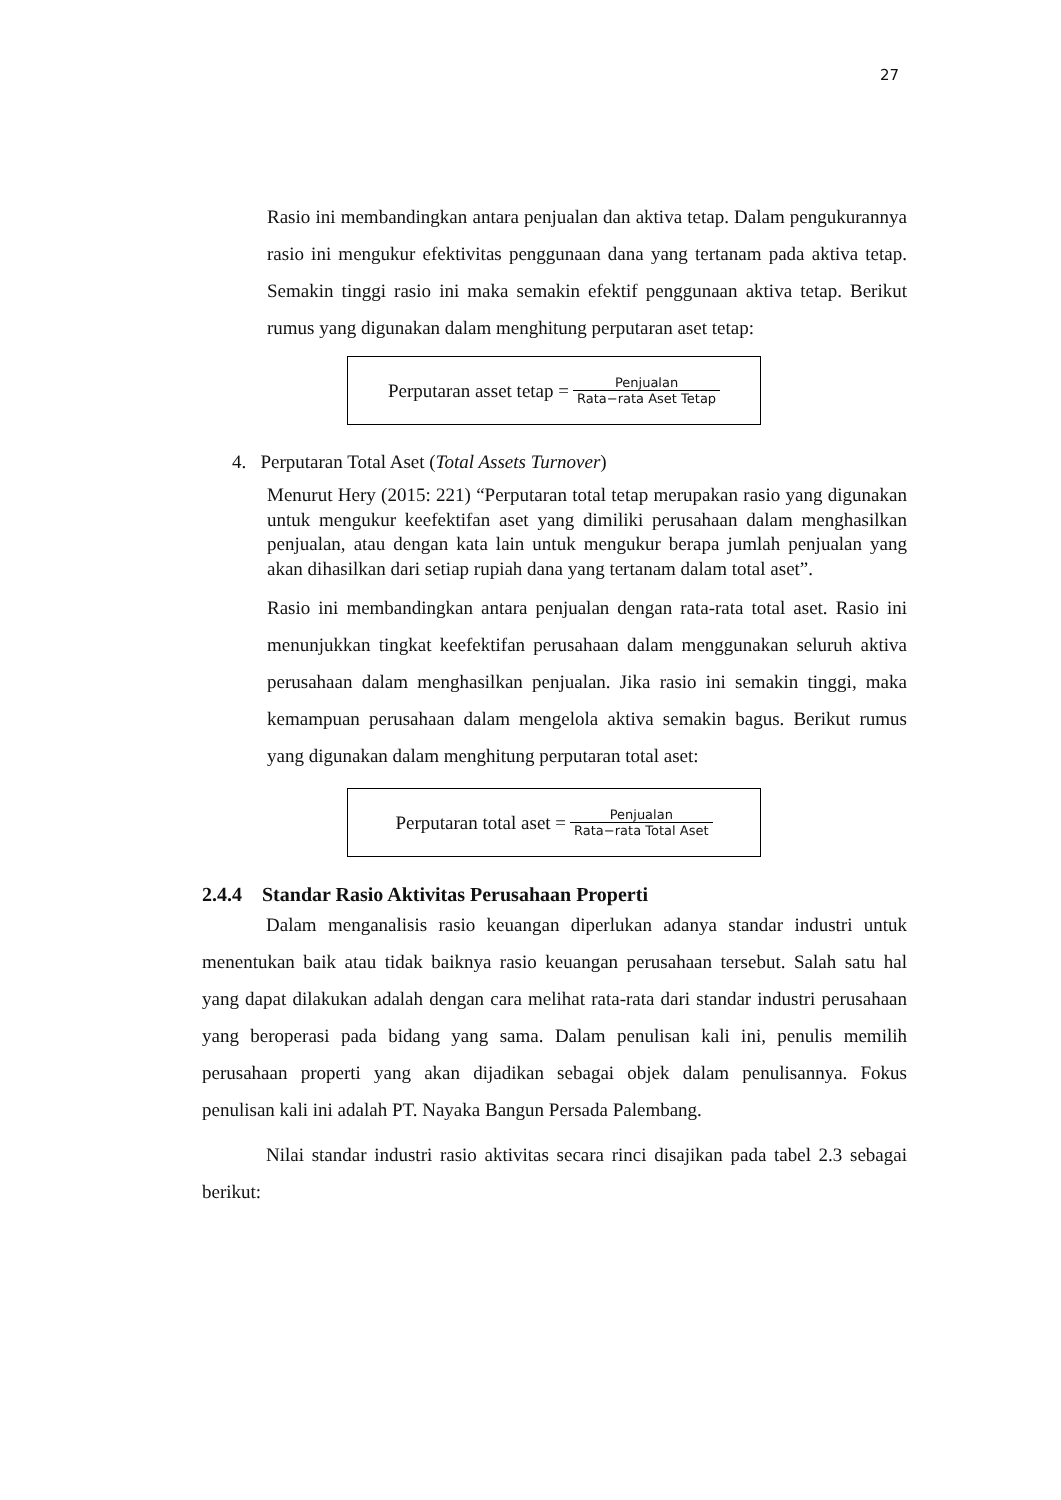27
Rasio ini membandingkan antara penjualan dan aktiva tetap. Dalam pengukurannya rasio ini mengukur efektivitas penggunaan dana yang tertanam pada aktiva tetap. Semakin tinggi rasio ini maka semakin efektif penggunaan aktiva tetap. Berikut rumus yang digunakan dalam menghitung perputaran aset tetap:
Perputaran asset tetap = Penjualan Rata−rata Aset Tetap
4. Perputaran Total Aset (Total Assets Turnover)
Menurut Hery (2015: 221) “Perputaran total tetap merupakan rasio yang digunakan untuk mengukur keefektifan aset yang dimiliki perusahaan dalam menghasilkan penjualan, atau dengan kata lain untuk mengukur berapa jumlah penjualan yang akan dihasilkan dari setiap rupiah dana yang tertanam dalam total aset”.
Rasio ini membandingkan antara penjualan dengan rata-rata total aset. Rasio ini menunjukkan tingkat keefektifan perusahaan dalam menggunakan seluruh aktiva perusahaan dalam menghasilkan penjualan. Jika rasio ini semakin tinggi, maka kemampuan perusahaan dalam mengelola aktiva semakin bagus. Berikut rumus yang digunakan dalam menghitung perputaran total aset:
Perputaran total aset = Penjualan Rata−rata Total Aset
2.4.4 Standar Rasio Aktivitas Perusahaan Properti
Dalam menganalisis rasio keuangan diperlukan adanya standar industri untuk menentukan baik atau tidak baiknya rasio keuangan perusahaan tersebut. Salah satu hal yang dapat dilakukan adalah dengan cara melihat rata-rata dari standar industri perusahaan yang beroperasi pada bidang yang sama. Dalam penulisan kali ini, penulis memilih perusahaan properti yang akan dijadikan sebagai objek dalam penulisannya. Fokus penulisan kali ini adalah PT. Nayaka Bangun Persada Palembang.
Nilai standar industri rasio aktivitas secara rinci disajikan pada tabel 2.3 sebagai berikut: